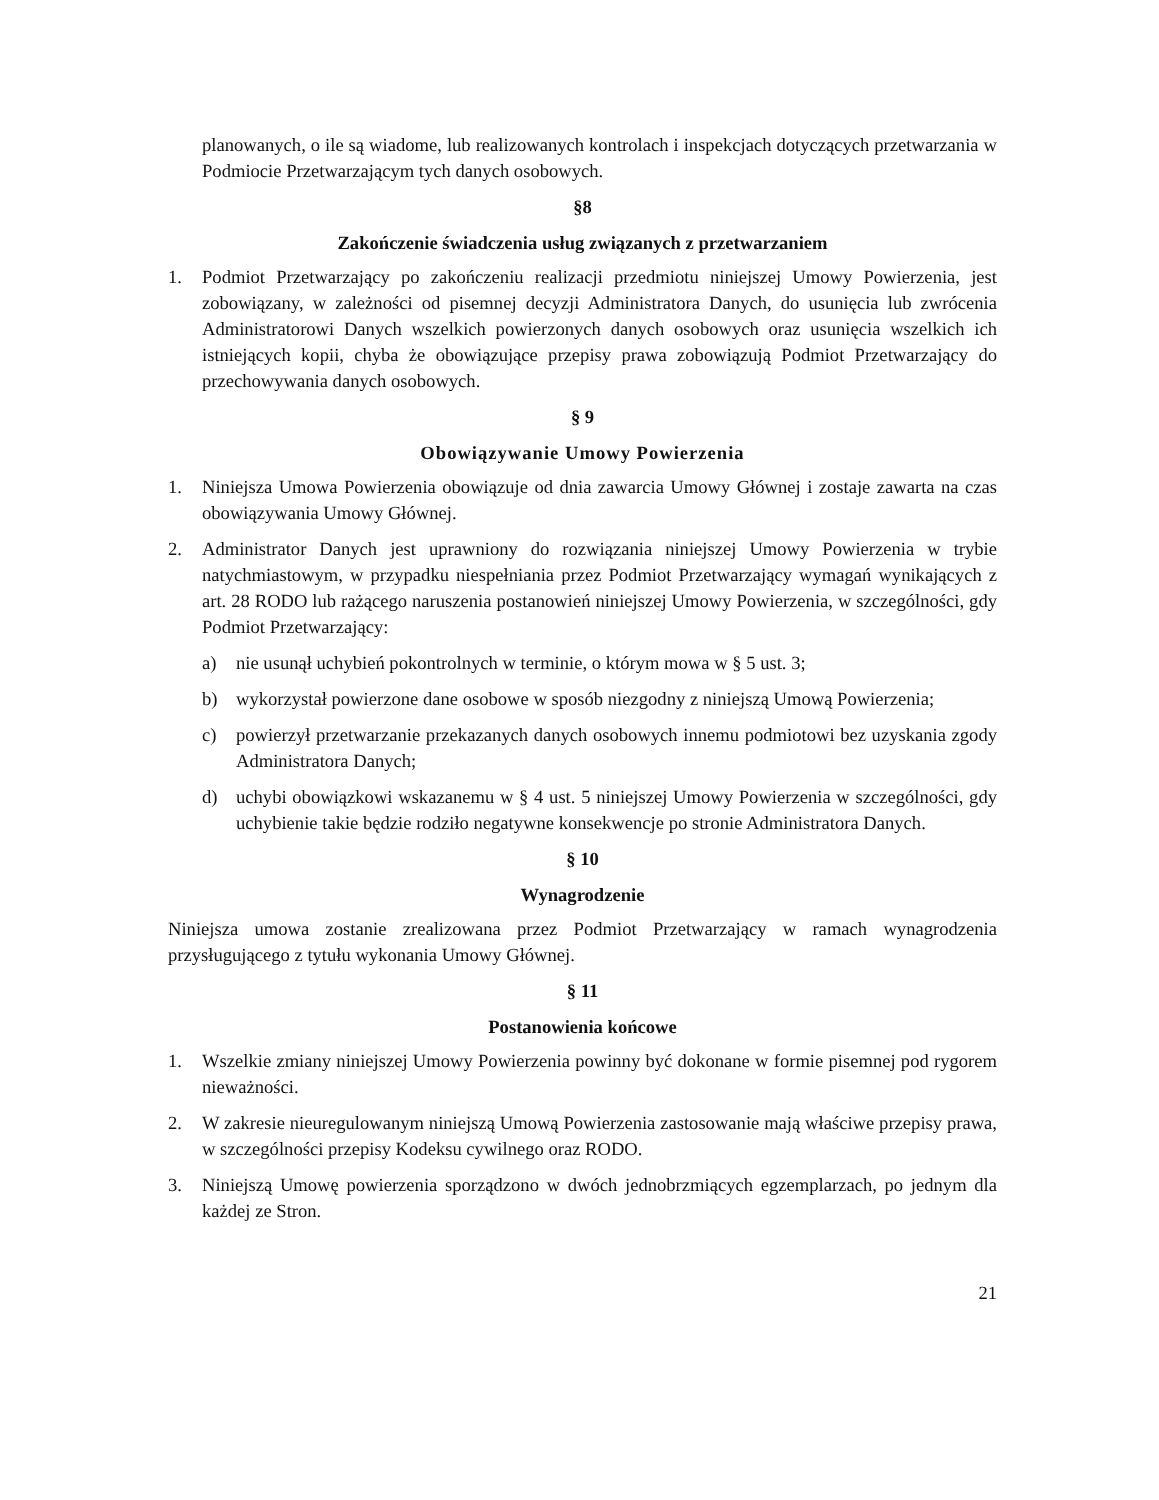planowanych, o ile są wiadome, lub realizowanych kontrolach i inspekcjach dotyczących przetwarzania w Podmiocie Przetwarzającym tych danych osobowych.
§8
Zakończenie świadczenia usług związanych z przetwarzaniem
1. Podmiot Przetwarzający po zakończeniu realizacji przedmiotu niniejszej Umowy Powierzenia, jest zobowiązany, w zależności od pisemnej decyzji Administratora Danych, do usunięcia lub zwrócenia Administratorowi Danych wszelkich powierzonych danych osobowych oraz usunięcia wszelkich ich istniejących kopii, chyba że obowiązujące przepisy prawa zobowiązują Podmiot Przetwarzający do przechowywania danych osobowych.
§ 9
Obowiązywanie Umowy Powierzenia
1. Niniejsza Umowa Powierzenia obowiązuje od dnia zawarcia Umowy Głównej i zostaje zawarta na czas obowiązywania Umowy Głównej.
2. Administrator Danych jest uprawniony do rozwiązania niniejszej Umowy Powierzenia w trybie natychmiastowym, w przypadku niespełniania przez Podmiot Przetwarzający wymagań wynikających z art. 28 RODO lub rażącego naruszenia postanowień niniejszej Umowy Powierzenia, w szczególności, gdy Podmiot Przetwarzający:
a) nie usunął uchybień pokontrolnych w terminie, o którym mowa w § 5 ust. 3;
b) wykorzystał powierzone dane osobowe w sposób niezgodny z niniejszą Umową Powierzenia;
c) powierzył przetwarzanie przekazanych danych osobowych innemu podmiotowi bez uzyskania zgody Administratora Danych;
d) uchybi obowiązkowi wskazanemu w § 4 ust. 5 niniejszej Umowy Powierzenia w szczególności, gdy uchybienie takie będzie rodziło negatywne konsekwencje po stronie Administratora Danych.
§ 10
Wynagrodzenie
Niniejsza umowa zostanie zrealizowana przez Podmiot Przetwarzający w ramach wynagrodzenia przysługującego z tytułu wykonania Umowy Głównej.
§ 11
Postanowienia końcowe
1. Wszelkie zmiany niniejszej Umowy Powierzenia powinny być dokonane w formie pisemnej pod rygorem nieważności.
2. W zakresie nieuregulowanym niniejszą Umową Powierzenia zastosowanie mają właściwe przepisy prawa, w szczególności przepisy Kodeksu cywilnego oraz RODO.
3. Niniejszą Umowę powierzenia sporządzono w dwóch jednobrzmiących egzemplarzach, po jednym dla każdej ze Stron.
21